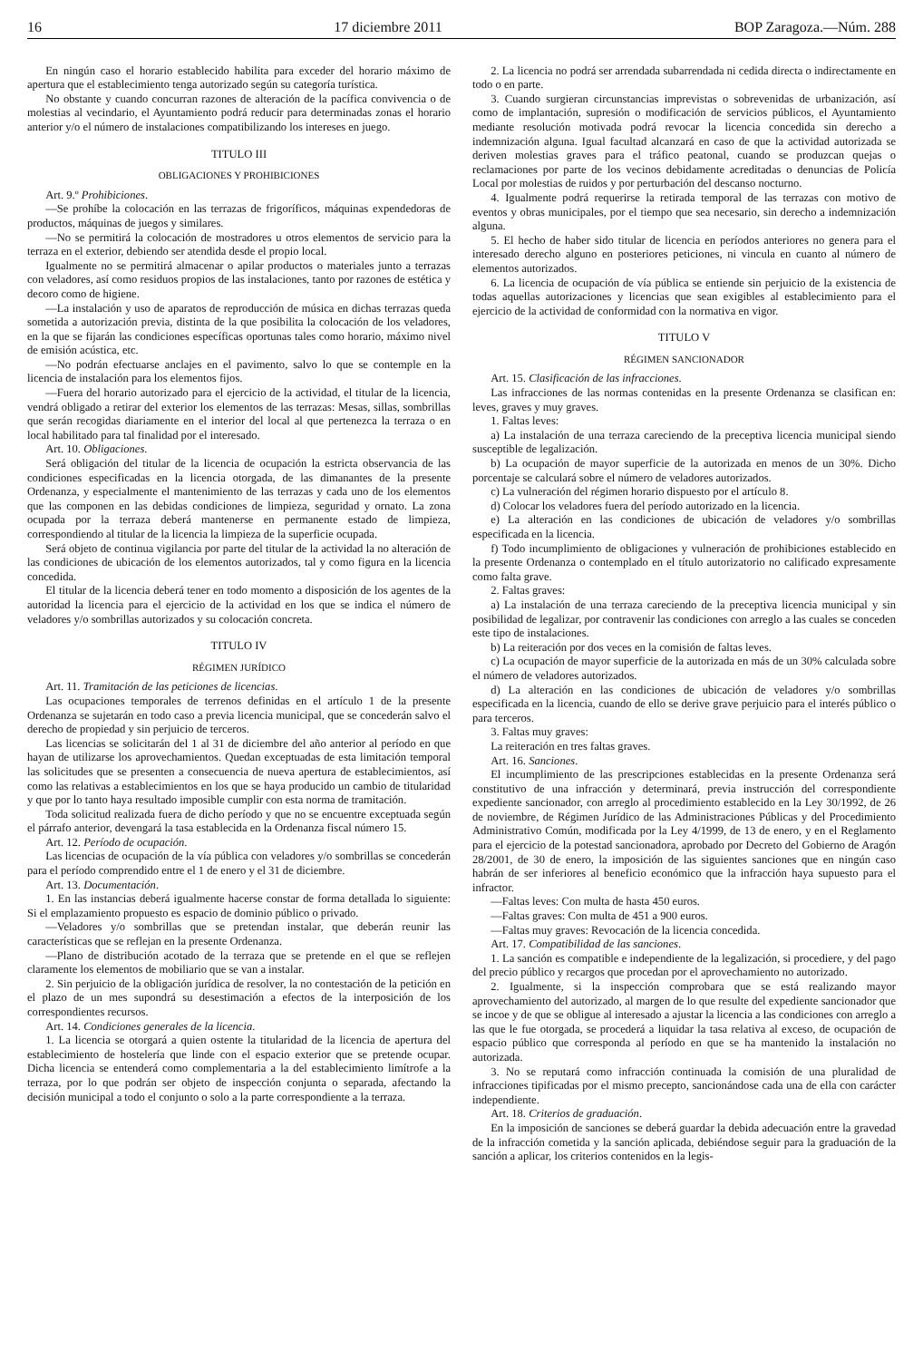16 17 diciembre 2011 BOP Zaragoza.—Núm. 288
En ningún caso el horario establecido habilita para exceder del horario máximo de apertura que el establecimiento tenga autorizado según su categoría turística.
No obstante y cuando concurran razones de alteración de la pacífica convivencia o de molestias al vecindario, el Ayuntamiento podrá reducir para determinadas zonas el horario anterior y/o el número de instalaciones compatibilizando los intereses en juego.
TITULO III
OBLIGACIONES Y PROHIBICIONES
Art. 9.º Prohibiciones.
—Se prohíbe la colocación en las terrazas de frigoríficos, máquinas expendedoras de productos, máquinas de juegos y similares.
—No se permitirá la colocación de mostradores u otros elementos de servicio para la terraza en el exterior, debiendo ser atendida desde el propio local.
Igualmente no se permitirá almacenar o apilar productos o materiales junto a terrazas con veladores, así como residuos propios de las instalaciones, tanto por razones de estética y decoro como de higiene.
—La instalación y uso de aparatos de reproducción de música en dichas terrazas queda sometida a autorización previa, distinta de la que posibilita la colocación de los veladores, en la que se fijarán las condiciones específicas oportunas tales como horario, máximo nivel de emisión acústica, etc.
—No podrán efectuarse anclajes en el pavimento, salvo lo que se contemple en la licencia de instalación para los elementos fijos.
—Fuera del horario autorizado para el ejercicio de la actividad, el titular de la licencia, vendrá obligado a retirar del exterior los elementos de las terrazas: Mesas, sillas, sombrillas que serán recogidas diariamente en el interior del local al que pertenezca la terraza o en local habilitado para tal finalidad por el interesado.
Art. 10. Obligaciones.
Será obligación del titular de la licencia de ocupación la estricta observancia de las condiciones especificadas en la licencia otorgada, de las dimanantes de la presente Ordenanza, y especialmente el mantenimiento de las terrazas y cada uno de los elementos que las componen en las debidas condiciones de limpieza, seguridad y ornato. La zona ocupada por la terraza deberá mantenerse en permanente estado de limpieza, correspondiendo al titular de la licencia la limpieza de la superficie ocupada.
Será objeto de continua vigilancia por parte del titular de la actividad la no alteración de las condiciones de ubicación de los elementos autorizados, tal y como figura en la licencia concedida.
El titular de la licencia deberá tener en todo momento a disposición de los agentes de la autoridad la licencia para el ejercicio de la actividad en los que se indica el número de veladores y/o sombrillas autorizados y su colocación concreta.
TITULO IV
RÉGIMEN JURÍDICO
Art. 11. Tramitación de las peticiones de licencias.
Las ocupaciones temporales de terrenos definidas en el artículo 1 de la presente Ordenanza se sujetarán en todo caso a previa licencia municipal, que se concederán salvo el derecho de propiedad y sin perjuicio de terceros.
Las licencias se solicitarán del 1 al 31 de diciembre del año anterior al período en que hayan de utilizarse los aprovechamientos. Quedan exceptuadas de esta limitación temporal las solicitudes que se presenten a consecuencia de nueva apertura de establecimientos, así como las relativas a establecimientos en los que se haya producido un cambio de titularidad y que por lo tanto haya resultado imposible cumplir con esta norma de tramitación.
Toda solicitud realizada fuera de dicho período y que no se encuentre exceptuada según el párrafo anterior, devengará la tasa establecida en la Ordenanza fiscal número 15.
Art. 12. Período de ocupación.
Las licencias de ocupación de la vía pública con veladores y/o sombrillas se concederán para el período comprendido entre el 1 de enero y el 31 de diciembre.
Art. 13. Documentación.
1. En las instancias deberá igualmente hacerse constar de forma detallada lo siguiente: Si el emplazamiento propuesto es espacio de dominio público o privado.
—Veladores y/o sombrillas que se pretendan instalar, que deberán reunir las características que se reflejan en la presente Ordenanza.
—Plano de distribución acotado de la terraza que se pretende en el que se reflejen claramente los elementos de mobiliario que se van a instalar.
2. Sin perjuicio de la obligación jurídica de resolver, la no contestación de la petición en el plazo de un mes supondrá su desestimación a efectos de la interposición de los correspondientes recursos.
Art. 14. Condiciones generales de la licencia.
1. La licencia se otorgará a quien ostente la titularidad de la licencia de apertura del establecimiento de hostelería que linde con el espacio exterior que se pretende ocupar. Dicha licencia se entenderá como complementaria a la del establecimiento limítrofe a la terraza, por lo que podrán ser objeto de inspección conjunta o separada, afectando la decisión municipal a todo el conjunto o solo a la parte correspondiente a la terraza.
2. La licencia no podrá ser arrendada subarrendada ni cedida directa o indirectamente en todo o en parte.
3. Cuando surgieran circunstancias imprevistas o sobrevenidas de urbanización, así como de implantación, supresión o modificación de servicios públicos, el Ayuntamiento mediante resolución motivada podrá revocar la licencia concedida sin derecho a indemnización alguna. Igual facultad alcanzará en caso de que la actividad autorizada se deriven molestias graves para el tráfico peatonal, cuando se produzcan quejas o reclamaciones por parte de los vecinos debidamente acreditadas o denuncias de Policía Local por molestias de ruidos y por perturbación del descanso nocturno.
4. Igualmente podrá requerirse la retirada temporal de las terrazas con motivo de eventos y obras municipales, por el tiempo que sea necesario, sin derecho a indemnización alguna.
5. El hecho de haber sido titular de licencia en períodos anteriores no genera para el interesado derecho alguno en posteriores peticiones, ni vincula en cuanto al número de elementos autorizados.
6. La licencia de ocupación de vía pública se entiende sin perjuicio de la existencia de todas aquellas autorizaciones y licencias que sean exigibles al establecimiento para el ejercicio de la actividad de conformidad con la normativa en vigor.
TITULO V
RÉGIMEN SANCIONADOR
Art. 15. Clasificación de las infracciones.
Las infracciones de las normas contenidas en la presente Ordenanza se clasifican en: leves, graves y muy graves.
1. Faltas leves:
a) La instalación de una terraza careciendo de la preceptiva licencia municipal siendo susceptible de legalización.
b) La ocupación de mayor superficie de la autorizada en menos de un 30%. Dicho porcentaje se calculará sobre el número de veladores autorizados.
c) La vulneración del régimen horario dispuesto por el artículo 8.
d) Colocar los veladores fuera del período autorizado en la licencia.
e) La alteración en las condiciones de ubicación de veladores y/o sombrillas especificada en la licencia.
f) Todo incumplimiento de obligaciones y vulneración de prohibiciones establecido en la presente Ordenanza o contemplado en el título autorizatorio no calificado expresamente como falta grave.
2. Faltas graves:
a) La instalación de una terraza careciendo de la preceptiva licencia municipal y sin posibilidad de legalizar, por contravenir las condiciones con arreglo a las cuales se conceden este tipo de instalaciones.
b) La reiteración por dos veces en la comisión de faltas leves.
c) La ocupación de mayor superficie de la autorizada en más de un 30% calculada sobre el número de veladores autorizados.
d) La alteración en las condiciones de ubicación de veladores y/o sombrillas especificada en la licencia, cuando de ello se derive grave perjuicio para el interés público o para terceros.
3. Faltas muy graves:
La reiteración en tres faltas graves.
Art. 16. Sanciones.
El incumplimiento de las prescripciones establecidas en la presente Ordenanza será constitutivo de una infracción y determinará, previa instrucción del correspondiente expediente sancionador, con arreglo al procedimiento establecido en la Ley 30/1992, de 26 de noviembre, de Régimen Jurídico de las Administraciones Públicas y del Procedimiento Administrativo Común, modificada por la Ley 4/1999, de 13 de enero, y en el Reglamento para el ejercicio de la potestad sancionadora, aprobado por Decreto del Gobierno de Aragón 28/2001, de 30 de enero, la imposición de las siguientes sanciones que en ningún caso habrán de ser inferiores al beneficio económico que la infracción haya supuesto para el infractor.
—Faltas leves: Con multa de hasta 450 euros.
—Faltas graves: Con multa de 451 a 900 euros.
—Faltas muy graves: Revocación de la licencia concedida.
Art. 17. Compatibilidad de las sanciones.
1. La sanción es compatible e independiente de la legalización, si procediere, y del pago del precio público y recargos que procedan por el aprovechamiento no autorizado.
2. Igualmente, si la inspección comprobara que se está realizando mayor aprovechamiento del autorizado, al margen de lo que resulte del expediente sancionador que se incoe y de que se obligue al interesado a ajustar la licencia a las condiciones con arreglo a las que le fue otorgada, se procederá a liquidar la tasa relativa al exceso, de ocupación de espacio público que corresponda al período en que se ha mantenido la instalación no autorizada.
3. No se reputará como infracción continuada la comisión de una pluralidad de infracciones tipificadas por el mismo precepto, sancionándose cada una de ella con carácter independiente.
Art. 18. Criterios de graduación.
En la imposición de sanciones se deberá guardar la debida adecuación entre la gravedad de la infracción cometida y la sanción aplicada, debiéndose seguir para la graduación de la sanción a aplicar, los criterios contenidos en la legis-